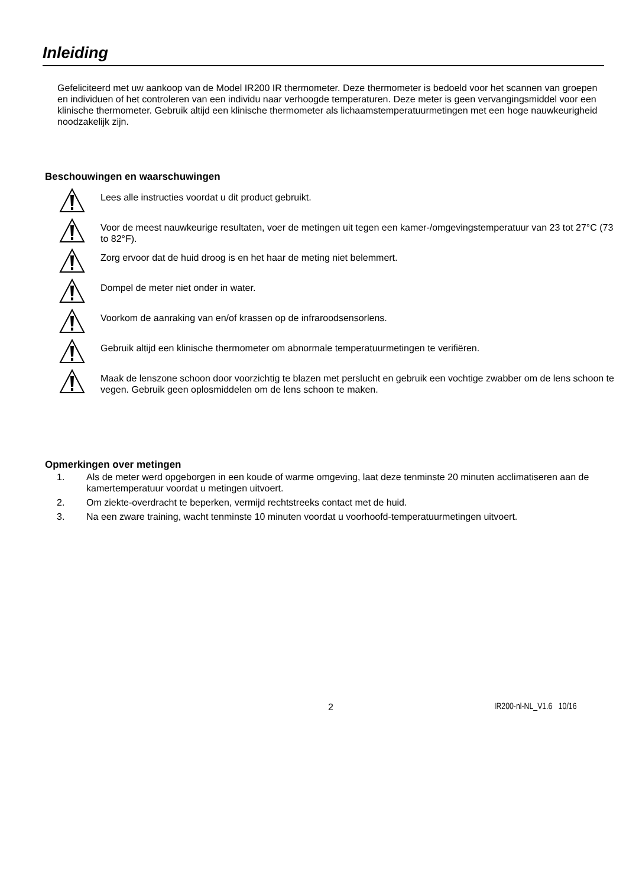Inleiding
Gefeliciteerd met uw aankoop van de Model IR200 IR thermometer. Deze thermometer is bedoeld voor het scannen van groepen en individuen of het controleren van een individu naar verhoogde temperaturen. Deze meter is geen vervangingsmiddel voor een klinische thermometer. Gebruik altijd een klinische thermometer als lichaamstemperatuurmetingen met een hoge nauwkeurigheid noodzakelijk zijn.
Beschouwingen en waarschuwingen
Lees alle instructies voordat u dit product gebruikt.
Voor de meest nauwkeurige resultaten, voer de metingen uit tegen een kamer-/omgevingstemperatuur van 23 tot 27°C (73 to 82°F).
Zorg ervoor dat de huid droog is en het haar de meting niet belemmert.
Dompel de meter niet onder in water.
Voorkom de aanraking van en/of krassen op de infraroodsensorlens.
Gebruik altijd een klinische thermometer om abnormale temperatuurmetingen te verifiëren.
Maak de lenszone schoon door voorzichtig te blazen met perslucht en gebruik een vochtige zwabber om de lens schoon te vegen. Gebruik geen oplosmiddelen om de lens schoon te maken.
Opmerkingen over metingen
1. Als de meter werd opgeborgen in een koude of warme omgeving, laat deze tenminste 20 minuten acclimatiseren aan de kamertemperatuur voordat u metingen uitvoert.
2. Om ziekte-overdracht te beperken, vermijd rechtstreeks contact met de huid.
3. Na een zware training, wacht tenminste 10 minuten voordat u voorhoofd-temperatuurmetingen uitvoert.
2 IR200-nl-NL_V1.6 10/16